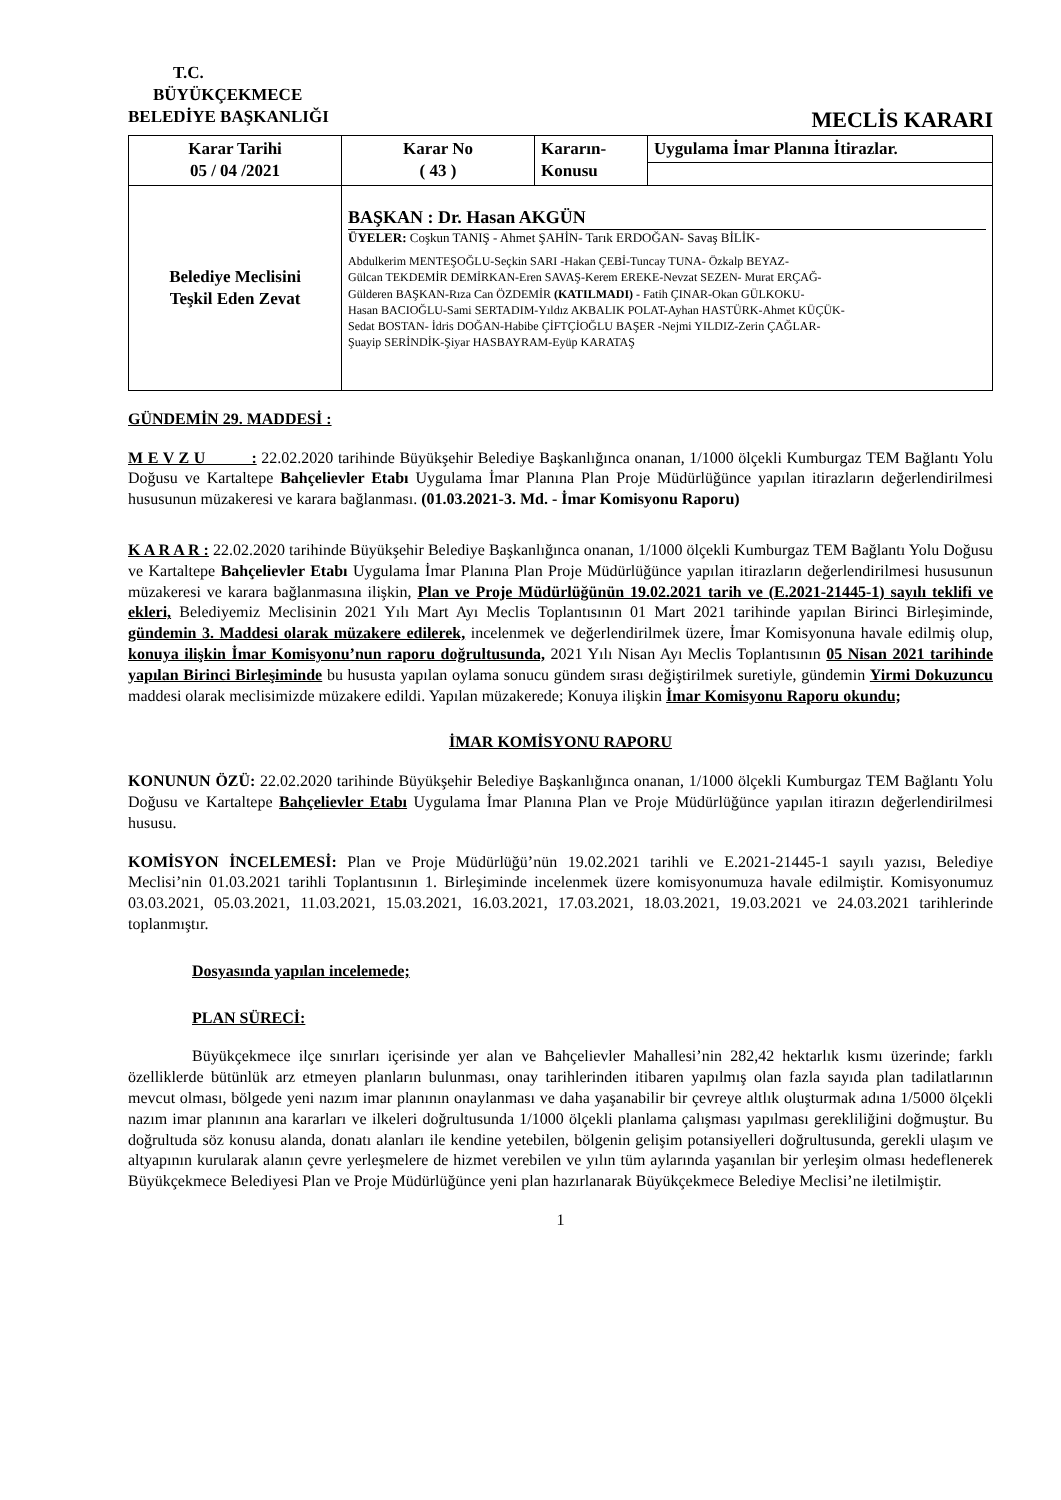T.C.
BÜYÜKÇEKMECE
BELEDİYE BAŞKANLIĞI MECLİS KARARI
| Karar Tarihi 05 / 04 /2021 | Karar No ( 43 ) | Kararın- Konusu | Uygulama İmar Planına İtirazlar. |
| Belediye Meclisini Teşkil Eden Zevat | BAŞKAN : Dr. Hasan AKGÜN ÜYELER: Coşkun TANIŞ - Ahmet ŞAHİN- Tarık ERDOĞAN- Savaş BİLİK- Abdulkerim MENTEŞOĞLU-Seçkin SARI -Hakan ÇEBİ-Tuncay TUNA- Özkalp BEYAZ- Gülcan TEKDEMİR DEMİRKAN-Eren SAVAŞ-Kerem EREKE-Nevzat SEZEN- Murat ERÇAĞ- Gülderen BAŞKAN-Rıza Can ÖZDEMİR (KATILMADI) - Fatih ÇINAR-Okan GÜLKOKU- Hasan BACIOĞLU-Sami SERTADIM-Yıldız AKBALIK POLAT-Ayhan HASTÜRK-Ahmet KÜÇÜK- Sedat BOSTAN- İdris DOĞAN-Habibe ÇİFTÇİOĞLU BAŞER -Nejmi YILDIZ-Zerin ÇAĞLAR- Şuayip SERİNDİK-Şiyar HASBAYRAM-Eyüp KARATAŞ | | |
GÜNDEMİN 29. MADDESİ :
M E V Z U : 22.02.2020 tarihinde Büyükşehir Belediye Başkanlığınca onanan, 1/1000 ölçekli Kumburgaz TEM Bağlantı Yolu Doğusu ve Kartaltepe Bahçelievler Etabı Uygulama İmar Planına Plan Proje Müdürlüğünce yapılan itirazların değerlendirilmesi hususunun müzakeresi ve karara bağlanması. (01.03.2021-3. Md. - İmar Komisyonu Raporu)
K A R A R : 22.02.2020 tarihinde Büyükşehir Belediye Başkanlığınca onanan, 1/1000 ölçekli Kumburgaz TEM Bağlantı Yolu Doğusu ve Kartaltepe Bahçelievler Etabı Uygulama İmar Planına Plan Proje Müdürlüğünce yapılan itirazların değerlendirilmesi hususunun müzakeresi ve karara bağlanmasına ilişkin, Plan ve Proje Müdürlüğünün 19.02.2021 tarih ve (E.2021-21445-1) sayılı teklifi ve ekleri, Belediyemiz Meclisinin 2021 Yılı Mart Ayı Meclis Toplantısının 01 Mart 2021 tarihinde yapılan Birinci Birleşiminde, gündemin 3. Maddesi olarak müzakere edilerek, incelenmek ve değerlendirilmek üzere, İmar Komisyonuna havale edilmiş olup, konuya ilişkin İmar Komisyonu’nun raporu doğrultusunda, 2021 Yılı Nisan Ayı Meclis Toplantısının 05 Nisan 2021 tarihinde yapılan Birinci Birleşiminde bu hususta yapılan oylama sonucu gündem sırası değiştirilmek suretiyle, gündemin Yirmi Dokuzuncu maddesi olarak meclisimizde müzakere edildi. Yapılan müzakerede; Konuya ilişkin İmar Komisyonu Raporu okundu;
İMAR KOMİSYONU RAPORU
KONUNUN ÖZÜ: 22.02.2020 tarihinde Büyükşehir Belediye Başkanlığınca onanan, 1/1000 ölçekli Kumburgaz TEM Bağlantı Yolu Doğusu ve Kartaltepe Bahçelievler Etabı Uygulama İmar Planına Plan ve Proje Müdürlüğünce yapılan itirazın değerlendirilmesi hususu.
KOMİSYON İNCELEMESİ: Plan ve Proje Müdürlüğü’nün 19.02.2021 tarihli ve E.2021-21445-1 sayılı yazısı, Belediye Meclisi’nin 01.03.2021 tarihli Toplantısının 1. Birleşiminde incelenmek üzere komisyonumuza havale edilmiştir. Komisyonumuz 03.03.2021, 05.03.2021, 11.03.2021, 15.03.2021, 16.03.2021, 17.03.2021, 18.03.2021, 19.03.2021 ve 24.03.2021 tarihlerinde toplanmıştır.
Dosyasında yapılan incelemede;
PLAN SÜRECİ:
Büyükçekmece ilçe sınırları içerisinde yer alan ve Bahçelievler Mahallesi’nin 282,42 hektarlık kısmı üzerinde; farklı özelliklerde bütünlük arz etmeyen planların bulunması, onay tarihlerinden itibaren yapılmış olan fazla sayıda plan tadilatlarının mevcut olması, bölgede yeni nazım imar planının onaylanması ve daha yaşanabilir bir çevreye altlık oluşturmak adına 1/5000 ölçekli nazım imar planının ana kararları ve ilkeleri doğrultusunda 1/1000 ölçekli planlama çalışması yapılması gerekliliğini doğmuştur. Bu doğrultuda söz konusu alanda, donatı alanları ile kendine yetebilen, bölgenin gelişim potansiyelleri doğrultusunda, gerekli ulaşım ve altyapının kurularak alanın çevre yerleşmelere de hizmet verebilen ve yılın tüm aylarında yaşanılan bir yerleşim olması hedeflenerek Büyükçekmece Belediyesi Plan ve Proje Müdürlüğünce yeni plan hazırlanarak Büyükçekmece Belediye Meclisi’ne iletilmiştir.
1